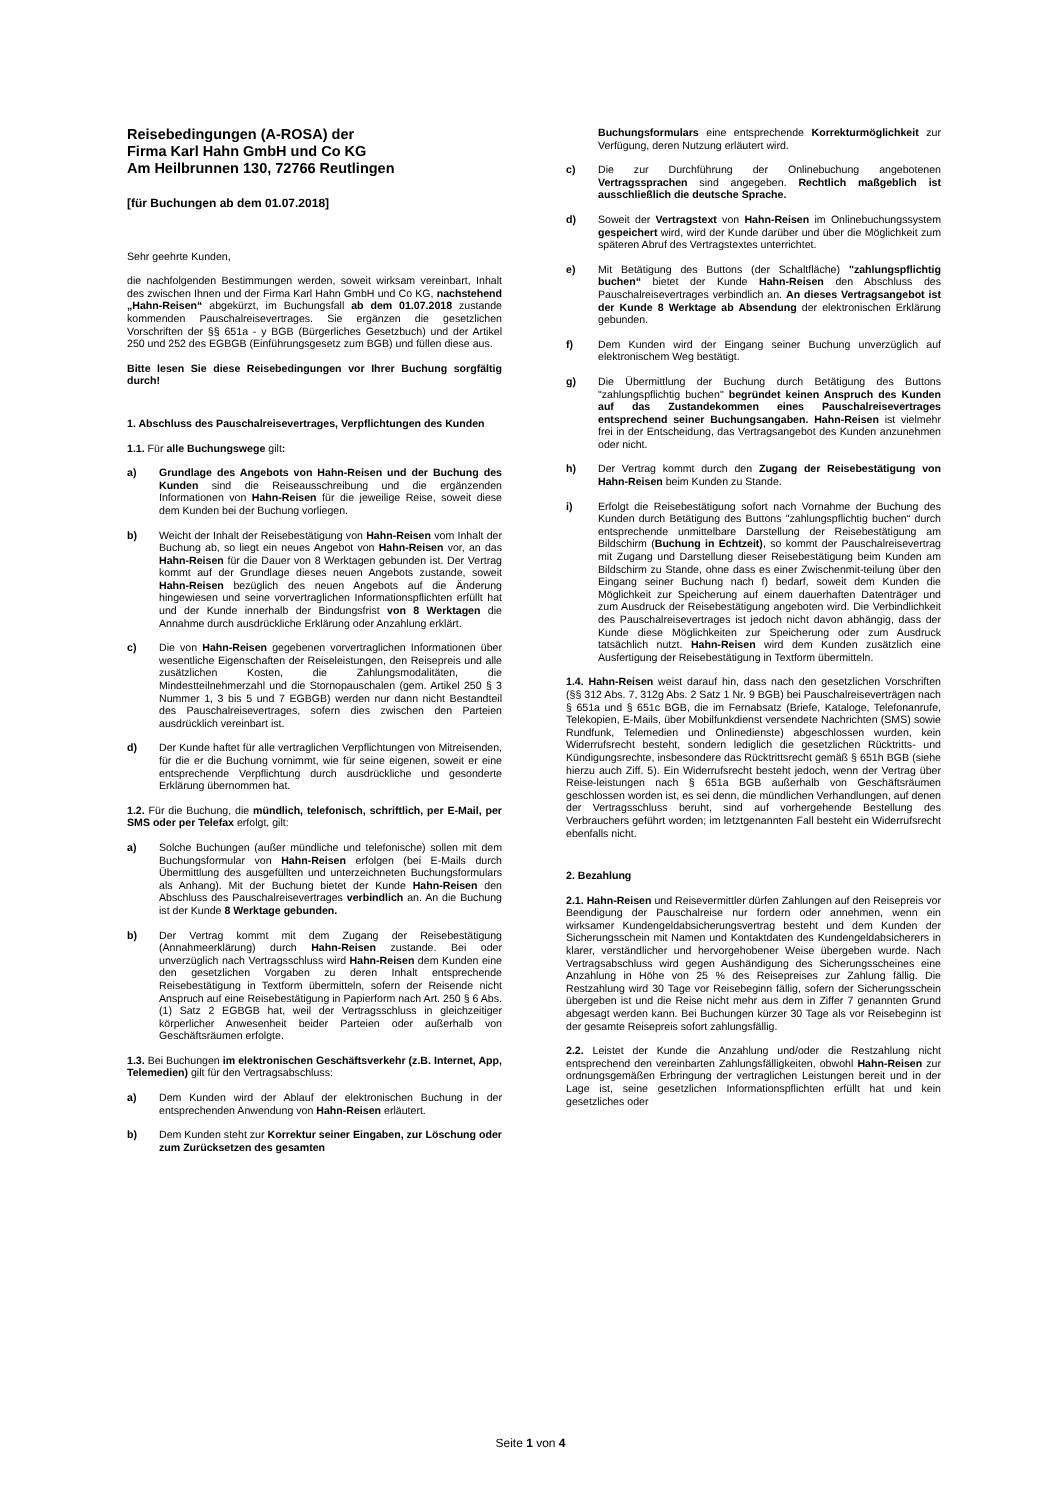Reisebedingungen (A-ROSA) der
Firma Karl Hahn GmbH und Co KG
Am Heilbrunnen 130, 72766 Reutlingen
[für Buchungen ab dem 01.07.2018]
Sehr geehrte Kunden,
die nachfolgenden Bestimmungen werden, soweit wirksam vereinbart, Inhalt des zwischen Ihnen und der Firma Karl Hahn GmbH und Co KG, nachstehend „Hahn-Reisen“ abgekürzt, im Buchungsfall ab dem 01.07.2018 zustande kommenden Pauschalreisevertrages. Sie ergänzen die gesetzlichen Vorschriften der §§ 651a - y BGB (Bürgerliches Gesetzbuch) und der Artikel 250 und 252 des EGBGB (Einführungsgesetz zum BGB) und füllen diese aus.
Bitte lesen Sie diese Reisebedingungen vor Ihrer Buchung sorgfältig durch!
1. Abschluss des Pauschalreisevertrages, Verpflichtungen des Kunden
1.1. Für alle Buchungswege gilt:
a) Grundlage des Angebots von Hahn-Reisen und der Buchung des Kunden sind die Reiseausschreibung und die ergänzenden Informationen von Hahn-Reisen für die jeweilige Reise, soweit diese dem Kunden bei der Buchung vorliegen.
b) Weicht der Inhalt der Reisebestätigung von Hahn-Reisen vom Inhalt der Buchung ab, so liegt ein neues Angebot von Hahn-Reisen vor, an das Hahn-Reisen für die Dauer von 8 Werktagen gebunden ist. Der Vertrag kommt auf der Grundlage dieses neuen Angebots zustande, soweit Hahn-Reisen bezüglich des neuen Angebots auf die Änderung hingewiesen und seine vorvertraglichen Informationspflichten erfüllt hat und der Kunde innerhalb der Bindungsfrist von 8 Werktagen die Annahme durch ausdrückliche Erklärung oder Anzahlung erklärt.
c) Die von Hahn-Reisen gegebenen vorvertraglichen Informationen über wesentliche Eigenschaften der Reiseleistungen, den Reisepreis und alle zusätzlichen Kosten, die Zahlungsmodalitäten, die Mindestteilnehmerzahl und die Stornopauschalen (gem. Artikel 250 § 3 Nummer 1, 3 bis 5 und 7 EGBGB) werden nur dann nicht Bestandteil des Pauschalreisevertrages, sofern dies zwischen den Parteien ausdrücklich vereinbart ist.
d) Der Kunde haftet für alle vertraglichen Verpflichtungen von Mitreisenden, für die er die Buchung vornimmt, wie für seine eigenen, soweit er eine entsprechende Verpflichtung durch ausdrückliche und gesonderte Erklärung übernommen hat.
1.2. Für die Buchung, die mündlich, telefonisch, schriftlich, per E-Mail, per SMS oder per Telefax erfolgt, gilt:
a) Solche Buchungen (außer mündliche und telefonische) sollen mit dem Buchungsformular von Hahn-Reisen erfolgen (bei E-Mails durch Übermittlung des ausgefüllten und unterzeichneten Buchungsformulars als Anhang). Mit der Buchung bietet der Kunde Hahn-Reisen den Abschluss des Pauschalreisevertrages verbindlich an. An die Buchung ist der Kunde 8 Werktage gebunden.
b) Der Vertrag kommt mit dem Zugang der Reisebestätigung (Annahmeerklärung) durch Hahn-Reisen zustande. Bei oder unverzüglich nach Vertragsschluss wird Hahn-Reisen dem Kunden eine den gesetzlichen Vorgaben zu deren Inhalt entsprechende Reisebestätigung in Textform übermitteln, sofern der Reisende nicht Anspruch auf eine Reisebestätigung in Papierform nach Art. 250 § 6 Abs. (1) Satz 2 EGBGB hat, weil der Vertragsschluss in gleichzeitiger körperlicher Anwesenheit beider Parteien oder außerhalb von Geschäftsräumen erfolgte.
1.3. Bei Buchungen im elektronischen Geschäftsverkehr (z.B. Internet, App, Telemedien) gilt für den Vertragsabschluss:
a) Dem Kunden wird der Ablauf der elektronischen Buchung in der entsprechenden Anwendung von Hahn-Reisen erläutert.
b) Dem Kunden steht zur Korrektur seiner Eingaben, zur Löschung oder zum Zurücksetzen des gesamten
Buchungsformulars eine entsprechende Korrekturmöglichkeit zur Verfügung, deren Nutzung erläutert wird.
c) Die zur Durchführung der Onlinebuchung angebotenen Vertragssprachen sind angegeben. Rechtlich maßgeblich ist ausschließlich die deutsche Sprache.
d) Soweit der Vertragstext von Hahn-Reisen im Onlinebuchungssystem gespeichert wird, wird der Kunde darüber und über die Möglichkeit zum späteren Abruf des Vertragstextes unterrichtet.
e) Mit Betätigung des Buttons (der Schaltfläche) "zahlungspflichtig buchen“ bietet der Kunde Hahn-Reisen den Abschluss des Pauschalreisevertrages verbindlich an. An dieses Vertragsangebot ist der Kunde 8 Werktage ab Absendung der elektronischen Erklärung gebunden.
f) Dem Kunden wird der Eingang seiner Buchung unverzüglich auf elektronischem Weg bestätigt.
g) Die Übermittlung der Buchung durch Betätigung des Buttons "zahlungspflichtig buchen" begründet keinen Anspruch des Kunden auf das Zustandekommen eines Pauschalreisevertrages entsprechend seiner Buchungsangaben. Hahn-Reisen ist vielmehr frei in der Entscheidung, das Vertragsangebot des Kunden anzunehmen oder nicht.
h) Der Vertrag kommt durch den Zugang der Reisebestätigung von Hahn-Reisen beim Kunden zu Stande.
i) Erfolgt die Reisebestätigung sofort nach Vornahme der Buchung des Kunden durch Betätigung des Buttons "zahlungspflichtig buchen“ durch entsprechende unmittelbare Darstellung der Reisebestätigung am Bildschirm (Buchung in Echtzeit), so kommt der Pauschalreisevertrag mit Zugang und Darstellung dieser Reisebestätigung beim Kunden am Bildschirm zu Stande, ohne dass es einer Zwischenmit-teilung über den Eingang seiner Buchung nach f) bedarf, soweit dem Kunden die Möglichkeit zur Speicherung auf einem dauerhaften Datenträger und zum Ausdruck der Reisebestätigung angeboten wird. Die Verbindlichkeit des Pauschalreisevertrages ist jedoch nicht davon abhängig, dass der Kunde diese Möglichkeiten zur Speicherung oder zum Ausdruck tatsächlich nutzt. Hahn-Reisen wird dem Kunden zusätzlich eine Ausfertigung der Reisebestätigung in Textform übermitteln.
1.4. Hahn-Reisen weist darauf hin, dass nach den gesetzlichen Vorschriften (§§ 312 Abs. 7, 312g Abs. 2 Satz 1 Nr. 9 BGB) bei Pauschalreiseverträgen nach § 651a und § 651c BGB, die im Fernabsatz (Briefe, Kataloge, Telefonanrufe, Telekopien, E-Mails, über Mobilfunkdienst versendete Nachrichten (SMS) sowie Rundfunk, Telemedien und Onlinedienste) abgeschlossen wurden, kein Widerrufsrecht besteht, sondern lediglich die gesetzlichen Rücktritts- und Kündigungsrechte, insbesondere das Rücktrittsrecht gemäß § 651h BGB (siehe hierzu auch Ziff. 5). Ein Widerrufsrecht besteht jedoch, wenn der Vertrag über Reise-leistungen nach § 651a BGB außerhalb von Geschäftsräumen geschlossen worden ist, es sei denn, die mündlichen Verhandlungen, auf denen der Vertragsschluss beruht, sind auf vorhergehende Bestellung des Verbrauchers geführt worden; im letztgenannten Fall besteht ein Widerrufsrecht ebenfalls nicht.
2. Bezahlung
2.1. Hahn-Reisen und Reisevermittler dürfen Zahlungen auf den Reisepreis vor Beendigung der Pauschalreise nur fordern oder annehmen, wenn ein wirksamer Kundengeldabsicherungsvertrag besteht und dem Kunden der Sicherungsschein mit Namen und Kontaktdaten des Kundengeldabsicherers in klarer, verständlicher und hervorgehobener Weise übergeben wurde. Nach Vertragsabschluss wird gegen Aushändigung des Sicherungsscheines eine Anzahlung in Höhe von 25 % des Reisepreises zur Zahlung fällig. Die Restzahlung wird 30 Tage vor Reisebeginn fällig, sofern der Sicherungsschein übergeben ist und die Reise nicht mehr aus dem in Ziffer 7 genannten Grund abgesagt werden kann. Bei Buchungen kürzer 30 Tage als vor Reisebeginn ist der gesamte Reisepreis sofort zahlungsfällig.
2.2. Leistet der Kunde die Anzahlung und/oder die Restzahlung nicht entsprechend den vereinbarten Zahlungsfälligkeiten, obwohl Hahn-Reisen zur ordnungsgemäßen Erbringung der vertraglichen Leistungen bereit und in der Lage ist, seine gesetzlichen Informationspflichten erfüllt hat und kein gesetzliches oder
Seite 1 von 4